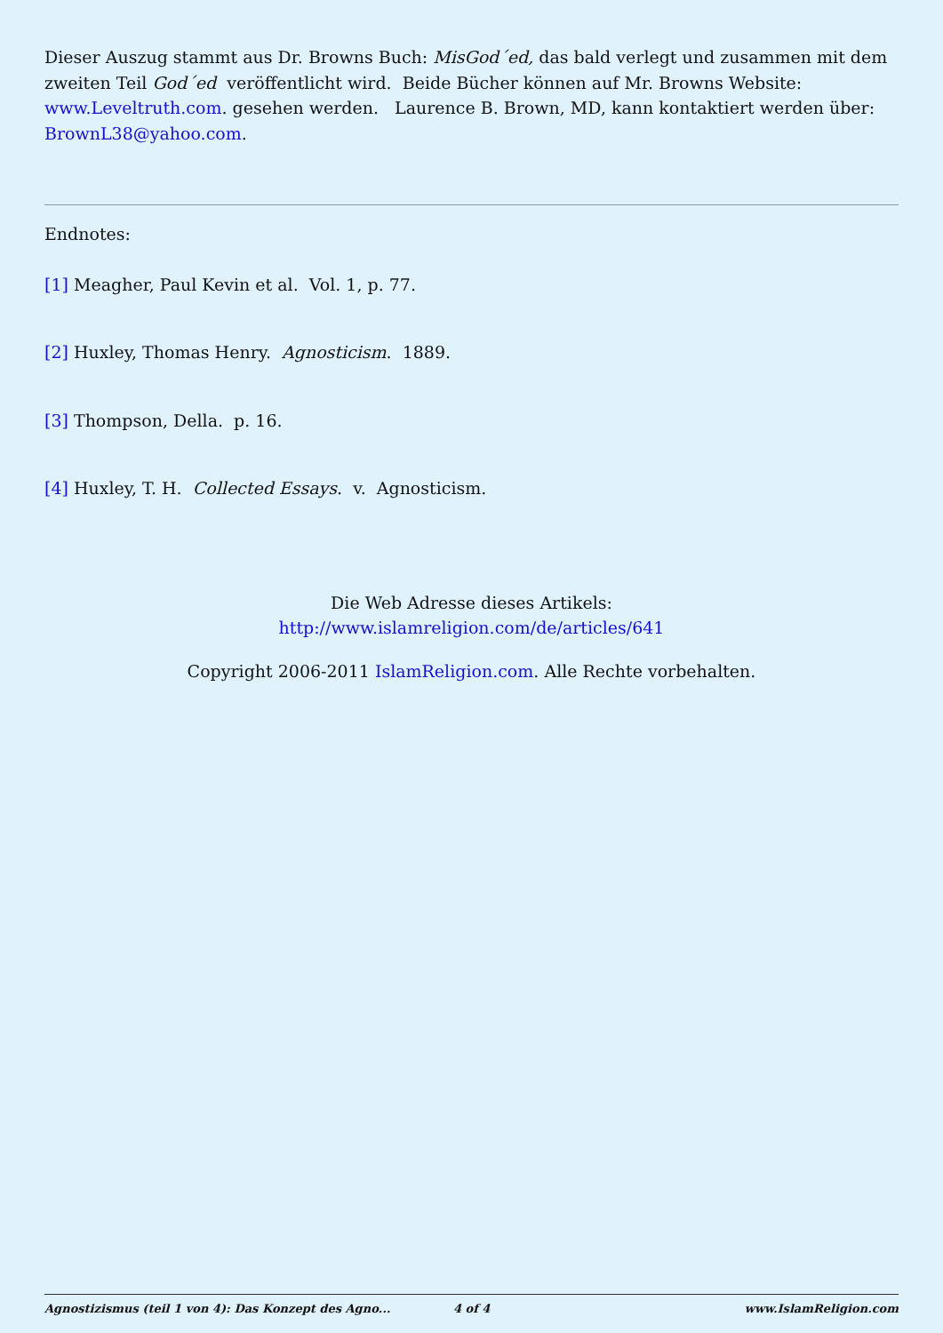Dieser Auszug stammt aus Dr. Browns Buch: MisGod´ed, das bald verlegt und zusammen mit dem zweiten Teil God´ed veröffentlicht wird. Beide Bücher können auf Mr. Browns Website: www.Leveltruth.com. gesehen werden. Laurence B. Brown, MD, kann kontaktiert werden über: BrownL38@yahoo.com.
Endnotes:
[1] Meagher, Paul Kevin et al. Vol. 1, p. 77.
[2] Huxley, Thomas Henry. Agnosticism. 1889.
[3] Thompson, Della. p. 16.
[4] Huxley, T. H. Collected Essays. v. Agnosticism.
Die Web Adresse dieses Artikels:
http://www.islamreligion.com/de/articles/641
Copyright 2006-2011 IslamReligion.com. Alle Rechte vorbehalten.
Agnostizismus (teil 1 von 4): Das Konzept des Agno... 4 of 4 www.IslamReligion.com